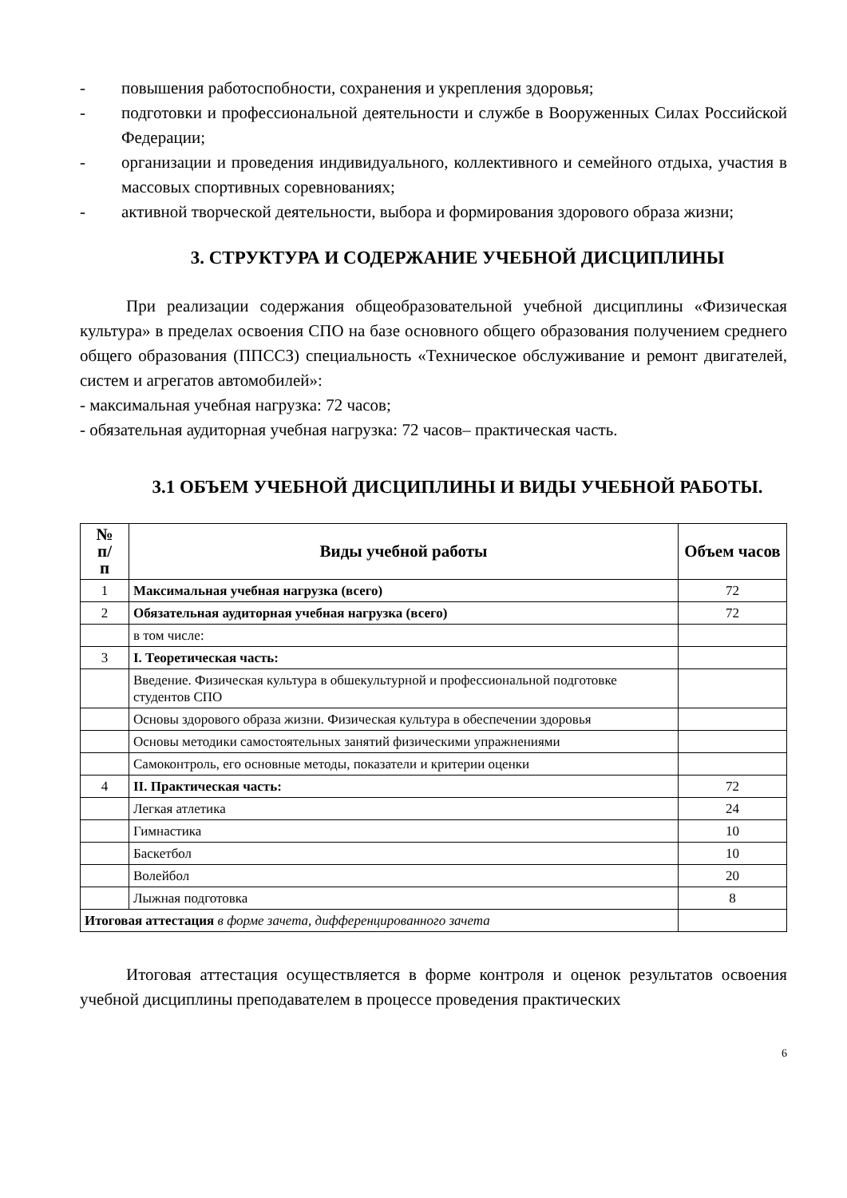- повышения работоспобности, сохранения и укрепления здоровья;
- подготовки и профессиональной деятельности и службе в Вооруженных Силах Российской Федерации;
- организации и проведения индивидуального, коллективного и семейного отдыха, участия в массовых спортивных соревнованиях;
- активной творческой деятельности, выбора и формирования здорового образа жизни;
3. СТРУКТУРА И СОДЕРЖАНИЕ УЧЕБНОЙ ДИСЦИПЛИНЫ
При реализации содержания общеобразовательной учебной дисциплины «Физическая культура» в пределах освоения СПО на базе основного общего образования получением среднего общего образования (ППССЗ) специальность «Техническое обслуживание и ремонт двигателей, систем и агрегатов автомобилей»:
- максимальная учебная нагрузка: 72 часов;
- обязательная аудиторная учебная нагрузка: 72 часов– практическая часть.
3.1 ОБЪЕМ УЧЕБНОЙ ДИСЦИПЛИНЫ И ВИДЫ УЧЕБНОЙ РАБОТЫ.
| № п/ п | Виды учебной работы | Объем часов |
| --- | --- | --- |
| 1 | Максимальная учебная нагрузка (всего) | 72 |
| 2 | Обязательная аудиторная учебная нагрузка (всего) | 72 |
| | в том числе: | |
| 3 | I. Теоретическая часть: | |
| | Введение. Физическая культура в обшекультурной и профессиональной подготовке студентов СПО | |
| | Основы здорового образа жизни. Физическая культура в обеспечении здоровья | |
| | Основы методики самостоятельных занятий физическими упражнениями | |
| | Самоконтроль, его основные методы, показатели и критерии оценки | |
| 4 | II. Практическая часть: | 72 |
| | Легкая атлетика | 24 |
| | Гимнастика | 10 |
| | Баскетбол | 10 |
| | Волейбол | 20 |
| | Лыжная подготовка | 8 |
| Итоговая аттестация в форме зачета, дифференцированного зачета | | |
Итоговая аттестация осуществляется в форме контроля и оценок результатов освоения учебной дисциплины преподавателем в процессе проведения практических
6